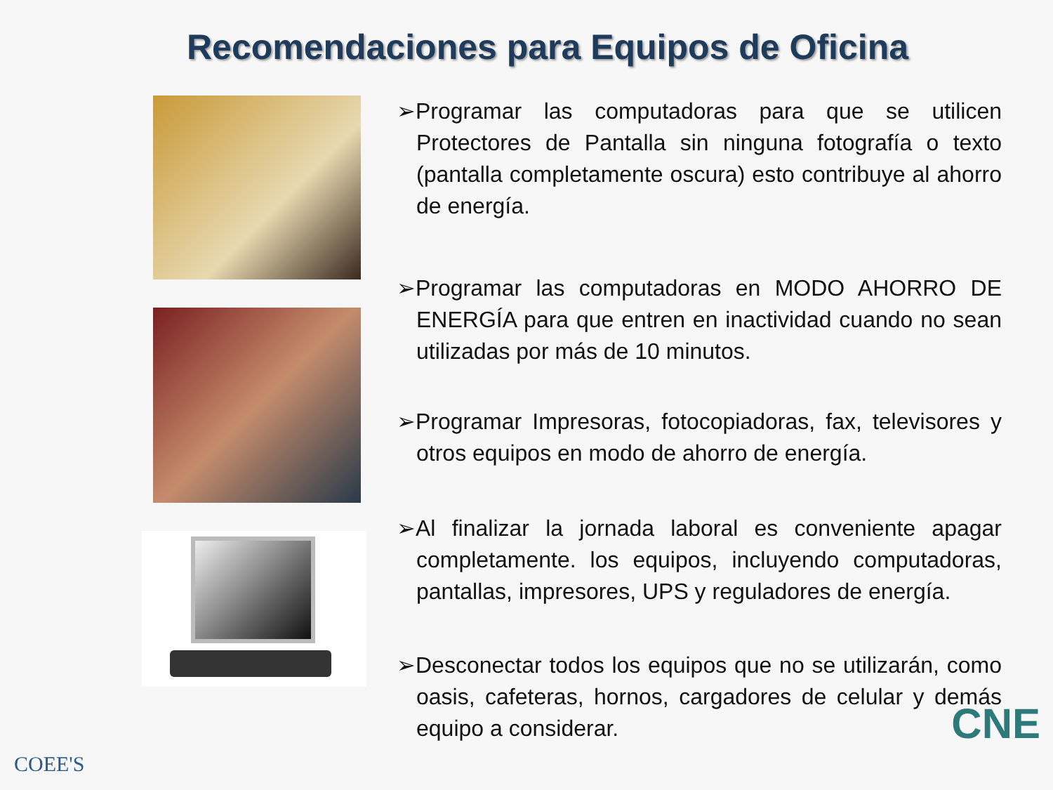Recomendaciones para Equipos de Oficina
➢Programar las computadoras para que se utilicen Protectores de Pantalla sin ninguna fotografía o texto (pantalla completamente oscura) esto contribuye al ahorro de energía.
➢Programar las computadoras en MODO AHORRO DE ENERGÍA para que entren en inactividad cuando no sean utilizadas por más de 10 minutos.
➢Programar Impresoras, fotocopiadoras, fax, televisores y otros equipos en modo de ahorro de energía.
➢Al finalizar la jornada laboral es conveniente apagar completamente. los equipos, incluyendo computadoras, pantallas, impresores, UPS y reguladores de energía.
➢Desconectar todos los equipos que no se utilizarán, como oasis, cafeteras, hornos, cargadores de celular y demás equipo a considerar.
COEE'S
CNE